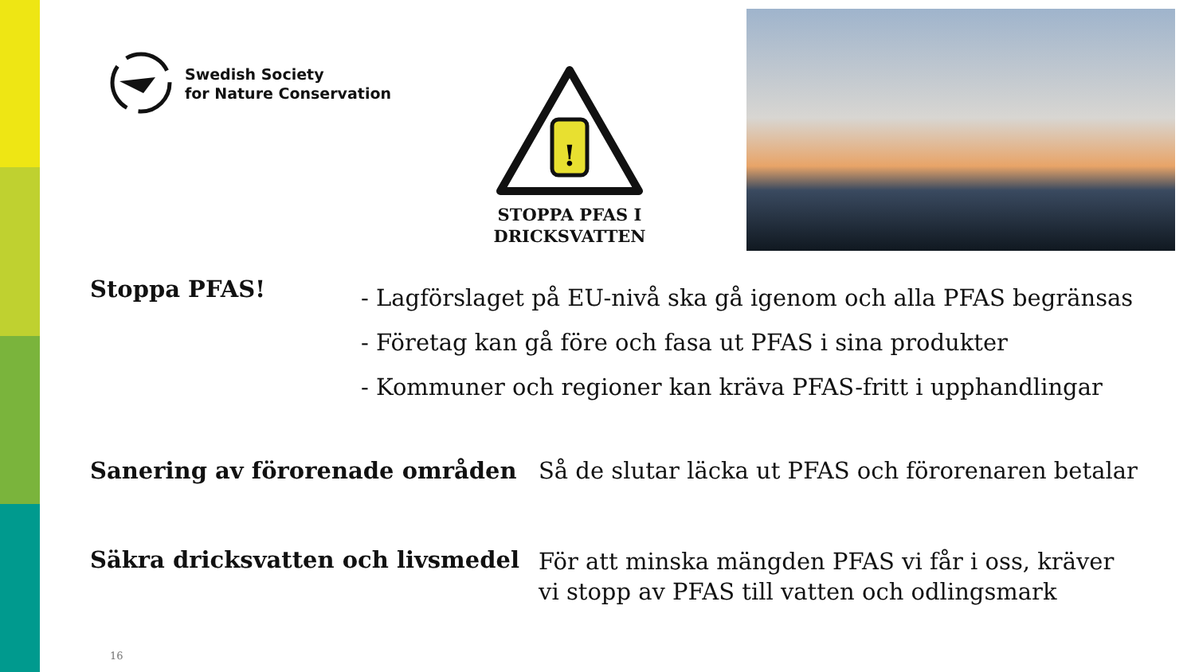Swedish Society
for Nature Conservation
!
STOPPA PFAS I
DRICKSVATTEN
Stoppa PFAS!
- Lagförslaget på EU-nivå ska gå igenom och alla PFAS begränsas
- Företag kan gå före och fasa ut PFAS i sina produkter
- Kommuner och regioner kan kräva PFAS-fritt i upphandlingar
Sanering av förorenade områden Så de slutar läcka ut PFAS och förorenaren betalar
Säkra dricksvatten och livsmedel
För att minska mängden PFAS vi får i oss, kräver
vi stopp av PFAS till vatten och odlingsmark
16